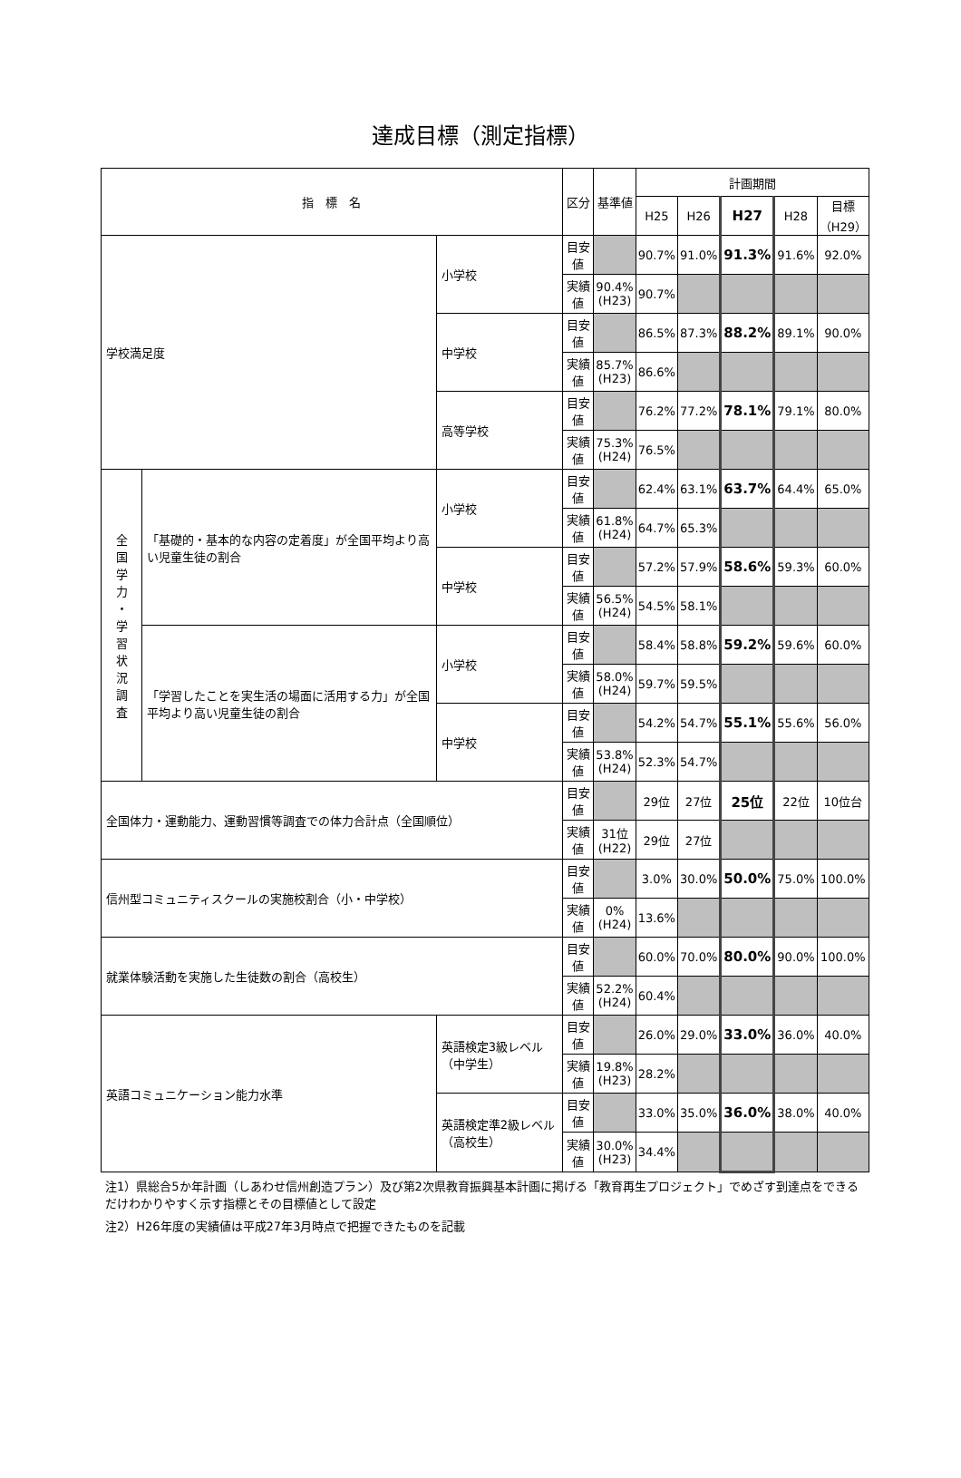達成目標（測定指標）
| 指 標 名 | | | 区分 | 基準値 | 計画期間 | | | | |
| --- | --- | --- | --- | --- | --- | --- | --- | --- | --- |
| | | | | | H25 | H26 | H27 | H28 | 目標 （H29） |
| 学校満足度 | | 小学校 | 目安値 | | 90.7% | 91.0% | 91.3% | 91.6% | 92.0% |
| | | | 実績値 | 90.4% (H23) | 90.7% | | | | |
| | | 中学校 | 目安値 | | 86.5% | 87.3% | 88.2% | 89.1% | 90.0% |
| | | | 実績値 | 85.7% (H23) | 86.6% | | | | |
| | | 高等学校 | 目安値 | | 76.2% | 77.2% | 78.1% | 79.1% | 80.0% |
| | | | 実績値 | 75.3% (H24) | 76.5% | | | | |
| 全 国 学 力 ・ 学 習 状 況 調 査 | 「基礎的・基本的な内容の定着度」が全国平均より高い児童生徒の割合 | 小学校 | 目安値 | | 62.4% | 63.1% | 63.7% | 64.4% | 65.0% |
| | | | 実績値 | 61.8% (H24) | 64.7% | 65.3% | | | |
| | | 中学校 | 目安値 | | 57.2% | 57.9% | 58.6% | 59.3% | 60.0% |
| | | | 実績値 | 56.5% (H24) | 54.5% | 58.1% | | | |
| | 「学習したことを実生活の場面に活用する力」が全国平均より高い児童生徒の割合 | 小学校 | 目安値 | | 58.4% | 58.8% | 59.2% | 59.6% | 60.0% |
| | | | 実績値 | 58.0% (H24) | 59.7% | 59.5% | | | |
| | | 中学校 | 目安値 | | 54.2% | 54.7% | 55.1% | 55.6% | 56.0% |
| | | | 実績値 | 53.8% (H24) | 52.3% | 54.7% | | | |
| 全国体力・運動能力、運動習慣等調査での体力合計点（全国順位） | | | 目安値 | | 29位 | 27位 | 25位 | 22位 | 10位台 |
| | | | 実績値 | 31位 (H22) | 29位 | 27位 | | | |
| 信州型コミュニティスクールの実施校割合（小・中学校） | | | 目安値 | | 3.0% | 30.0% | 50.0% | 75.0% | 100.0% |
| | | | 実績値 | 0% (H24) | 13.6% | | | | |
| 就業体験活動を実施した生徒数の割合（高校生） | | | 目安値 | | 60.0% | 70.0% | 80.0% | 90.0% | 100.0% |
| | | | 実績値 | 52.2% (H24) | 60.4% | | | | |
| 英語コミュニケーション能力水準 | | 英語検定3級レベル（中学生） | 目安値 | | 26.0% | 29.0% | 33.0% | 36.0% | 40.0% |
| | | | 実績値 | 19.8% (H23) | 28.2% | | | | |
| | | 英語検定準2級レベル（高校生） | 目安値 | | 33.0% | 35.0% | 36.0% | 38.0% | 40.0% |
| | | | 実績値 | 30.0% (H23) | 34.4% | | | | |
注1）県総合5か年計画（しあわせ信州創造プラン）及び第2次県教育振興基本計画に掲げる「教育再生プロジェクト」でめざす到達点をできるだけわかりやすく示す指標とその目標値として設定
注2）H26年度の実績値は平成27年3月時点で把握できたものを記載